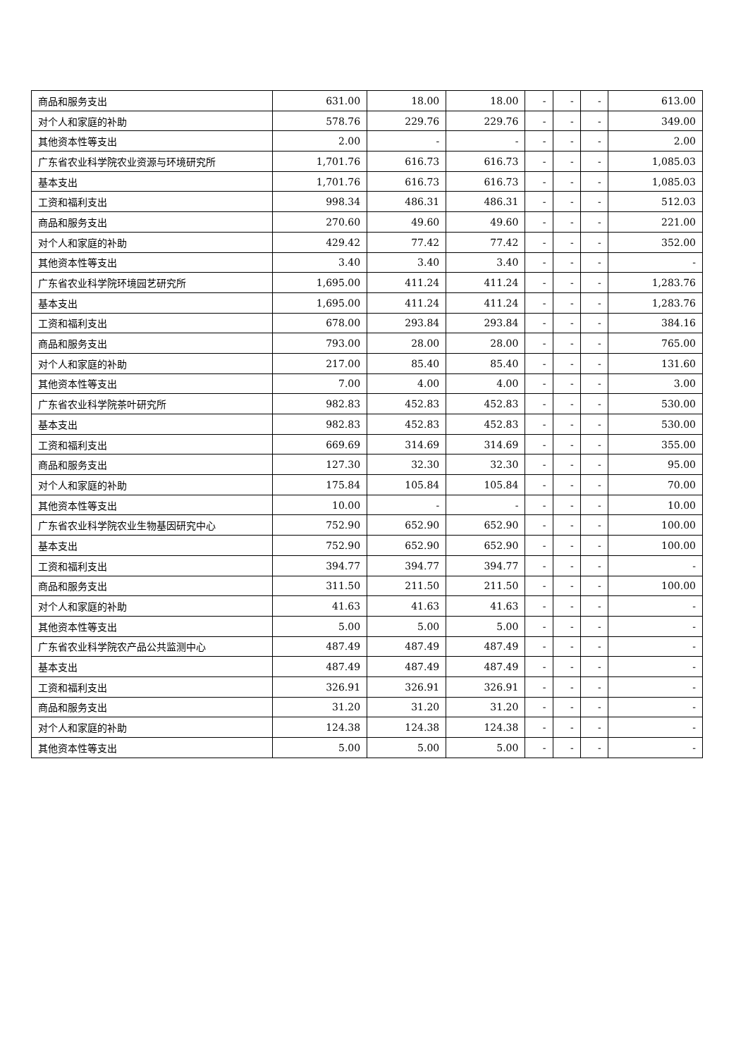| 商品和服务支出 | 631.00 | 18.00 | 18.00 | - | - | - | 613.00 |
| 对个人和家庭的补助 | 578.76 | 229.76 | 229.76 | - | - | - | 349.00 |
| 其他资本性等支出 | 2.00 | - | - | - | - | - | 2.00 |
| 广东省农业科学院农业资源与环境研究所 | 1,701.76 | 616.73 | 616.73 | - | - | - | 1,085.03 |
| 基本支出 | 1,701.76 | 616.73 | 616.73 | - | - | - | 1,085.03 |
| 工资和福利支出 | 998.34 | 486.31 | 486.31 | - | - | - | 512.03 |
| 商品和服务支出 | 270.60 | 49.60 | 49.60 | - | - | - | 221.00 |
| 对个人和家庭的补助 | 429.42 | 77.42 | 77.42 | - | - | - | 352.00 |
| 其他资本性等支出 | 3.40 | 3.40 | 3.40 | - | - | - | - |
| 广东省农业科学院环境园艺研究所 | 1,695.00 | 411.24 | 411.24 | - | - | - | 1,283.76 |
| 基本支出 | 1,695.00 | 411.24 | 411.24 | - | - | - | 1,283.76 |
| 工资和福利支出 | 678.00 | 293.84 | 293.84 | - | - | - | 384.16 |
| 商品和服务支出 | 793.00 | 28.00 | 28.00 | - | - | - | 765.00 |
| 对个人和家庭的补助 | 217.00 | 85.40 | 85.40 | - | - | - | 131.60 |
| 其他资本性等支出 | 7.00 | 4.00 | 4.00 | - | - | - | 3.00 |
| 广东省农业科学院茶叶研究所 | 982.83 | 452.83 | 452.83 | - | - | - | 530.00 |
| 基本支出 | 982.83 | 452.83 | 452.83 | - | - | - | 530.00 |
| 工资和福利支出 | 669.69 | 314.69 | 314.69 | - | - | - | 355.00 |
| 商品和服务支出 | 127.30 | 32.30 | 32.30 | - | - | - | 95.00 |
| 对个人和家庭的补助 | 175.84 | 105.84 | 105.84 | - | - | - | 70.00 |
| 其他资本性等支出 | 10.00 | - | - | - | - | - | 10.00 |
| 广东省农业科学院农业生物基因研究中心 | 752.90 | 652.90 | 652.90 | - | - | - | 100.00 |
| 基本支出 | 752.90 | 652.90 | 652.90 | - | - | - | 100.00 |
| 工资和福利支出 | 394.77 | 394.77 | 394.77 | - | - | - | - |
| 商品和服务支出 | 311.50 | 211.50 | 211.50 | - | - | - | 100.00 |
| 对个人和家庭的补助 | 41.63 | 41.63 | 41.63 | - | - | - | - |
| 其他资本性等支出 | 5.00 | 5.00 | 5.00 | - | - | - | - |
| 广东省农业科学院农产品公共监测中心 | 487.49 | 487.49 | 487.49 | - | - | - | - |
| 基本支出 | 487.49 | 487.49 | 487.49 | - | - | - | - |
| 工资和福利支出 | 326.91 | 326.91 | 326.91 | - | - | - | - |
| 商品和服务支出 | 31.20 | 31.20 | 31.20 | - | - | - | - |
| 对个人和家庭的补助 | 124.38 | 124.38 | 124.38 | - | - | - | - |
| 其他资本性等支出 | 5.00 | 5.00 | 5.00 | - | - | - | - |